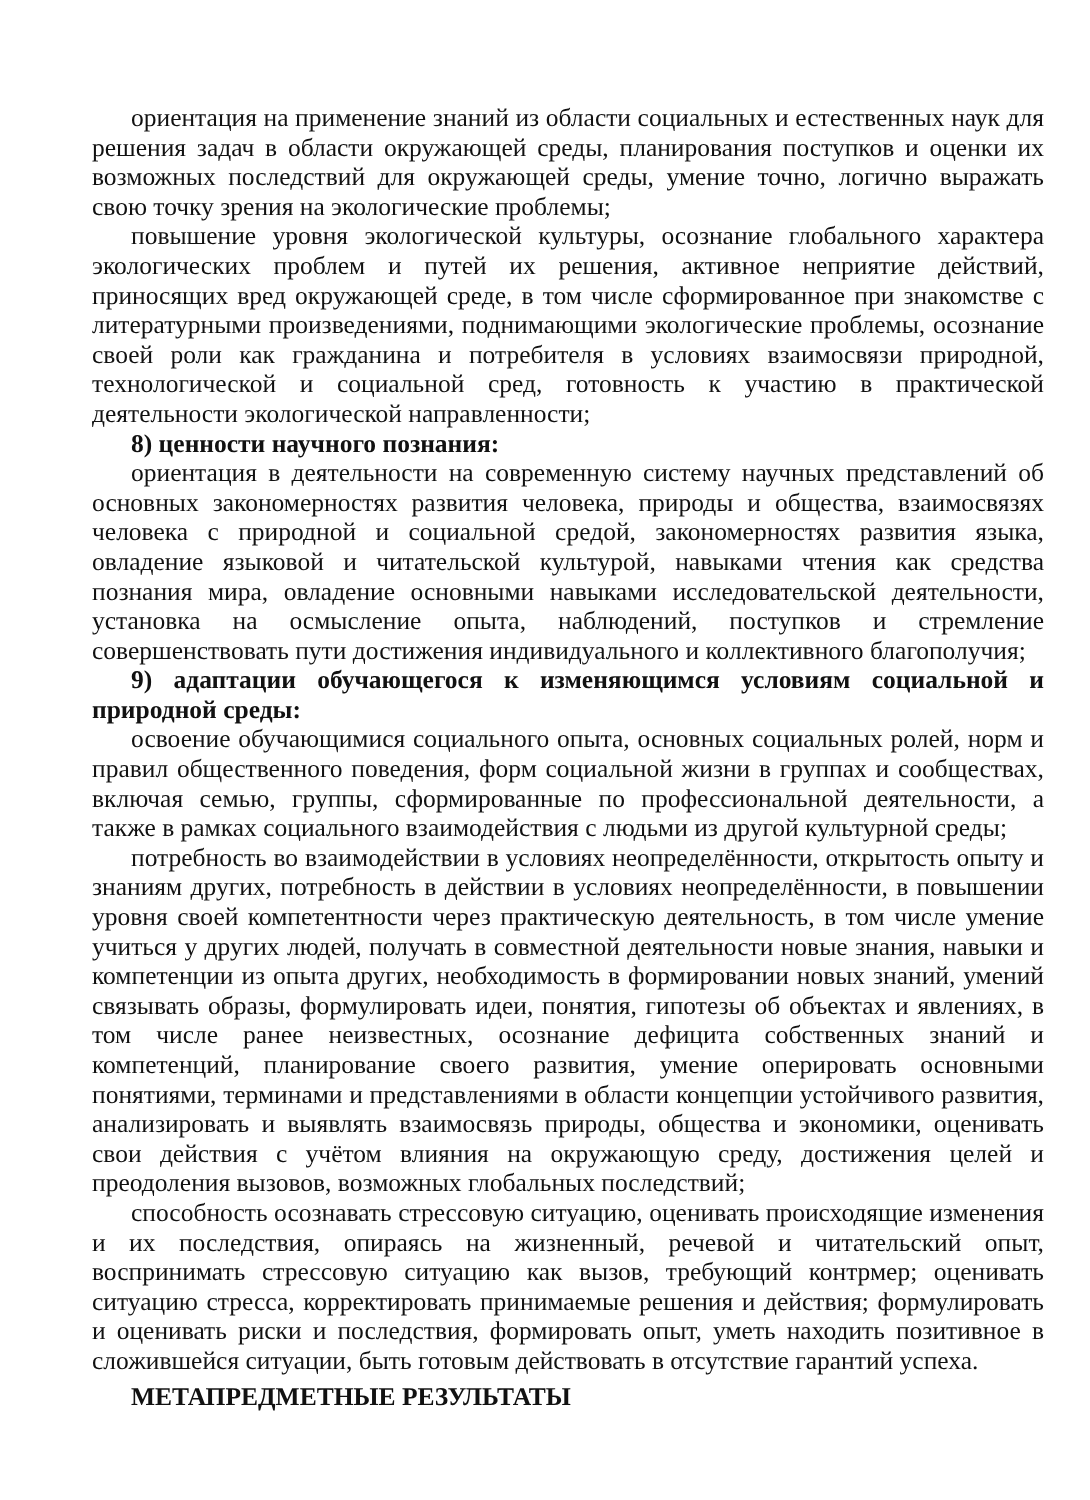ориентация на применение знаний из области социальных и естественных наук для решения задач в области окружающей среды, планирования поступков и оценки их возможных последствий для окружающей среды, умение точно, логично выражать свою точку зрения на экологические проблемы;
повышение уровня экологической культуры, осознание глобального характера экологических проблем и путей их решения, активное неприятие действий, приносящих вред окружающей среде, в том числе сформированное при знакомстве с литературными произведениями, поднимающими экологические проблемы, осознание своей роли как гражданина и потребителя в условиях взаимосвязи природной, технологической и социальной сред, готовность к участию в практической деятельности экологической направленности;
8) ценности научного познания:
ориентация в деятельности на современную систему научных представлений об основных закономерностях развития человека, природы и общества, взаимосвязях человека с природной и социальной средой, закономерностях развития языка, овладение языковой и читательской культурой, навыками чтения как средства познания мира, овладение основными навыками исследовательской деятельности, установка на осмысление опыта, наблюдений, поступков и стремление совершенствовать пути достижения индивидуального и коллективного благополучия;
9) адаптации обучающегося к изменяющимся условиям социальной и природной среды:
освоение обучающимися социального опыта, основных социальных ролей, норм и правил общественного поведения, форм социальной жизни в группах и сообществах, включая семью, группы, сформированные по профессиональной деятельности, а также в рамках социального взаимодействия с людьми из другой культурной среды;
потребность во взаимодействии в условиях неопределённости, открытость опыту и знаниям других, потребность в действии в условиях неопределённости, в повышении уровня своей компетентности через практическую деятельность, в том числе умение учиться у других людей, получать в совместной деятельности новые знания, навыки и компетенции из опыта других, необходимость в формировании новых знаний, умений связывать образы, формулировать идеи, понятия, гипотезы об объектах и явлениях, в том числе ранее неизвестных, осознание дефицита собственных знаний и компетенций, планирование своего развития, умение оперировать основными понятиями, терминами и представлениями в области концепции устойчивого развития, анализировать и выявлять взаимосвязь природы, общества и экономики, оценивать свои действия с учётом влияния на окружающую среду, достижения целей и преодоления вызовов, возможных глобальных последствий;
способность осознавать стрессовую ситуацию, оценивать происходящие изменения и их последствия, опираясь на жизненный, речевой и читательский опыт, воспринимать стрессовую ситуацию как вызов, требующий контрмер; оценивать ситуацию стресса, корректировать принимаемые решения и действия; формулировать и оценивать риски и последствия, формировать опыт, уметь находить позитивное в сложившейся ситуации, быть готовым действовать в отсутствие гарантий успеха.
МЕТАПРЕДМЕТНЫЕ РЕЗУЛЬТАТЫ